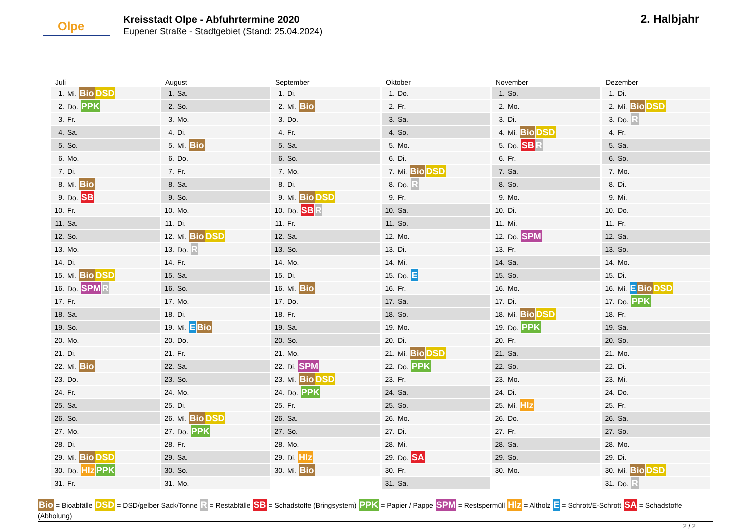Olpe
Kreisstadt Olpe - Abfuhrtermine 2020
Eupener Straße - Stadtgebiet (Stand: 25.04.2024)
2. Halbjahr
Juli
| 1. | Mi. Bio DSD |
| 2. | Do. PPK |
| 3. | Fr. |
| 4. | Sa. |
| 5. | So. |
| 6. | Mo. |
| 7. | Di. |
| 8. | Mi. Bio |
| 9. | Do. SB |
| 10. | Fr. |
| 11. | Sa. |
| 12. | So. |
| 13. | Mo. |
| 14. | Di. |
| 15. | Mi. Bio DSD |
| 16. | Do. SPM R |
| 17. | Fr. |
| 18. | Sa. |
| 19. | So. |
| 20. | Mo. |
| 21. | Di. |
| 22. | Mi. Bio |
| 23. | Do. |
| 24. | Fr. |
| 25. | Sa. |
| 26. | So. |
| 27. | Mo. |
| 28. | Di. |
| 29. | Mi. Bio DSD |
| 30. | Do. Hlz PPK |
| 31. | Fr. |
August
| 1. | Sa. |
| 2. | So. |
| 3. | Mo. |
| 4. | Di. |
| 5. | Mi. Bio |
| 6. | Do. |
| 7. | Fr. |
| 8. | Sa. |
| 9. | So. |
| 10. | Mo. |
| 11. | Di. |
| 12. | Mi. Bio DSD |
| 13. | Do. R |
| 14. | Fr. |
| 15. | Sa. |
| 16. | So. |
| 17. | Mo. |
| 18. | Di. |
| 19. | Mi. E Bio |
| 20. | Do. |
| 21. | Fr. |
| 22. | Sa. |
| 23. | So. |
| 24. | Mo. |
| 25. | Di. |
| 26. | Mi. Bio DSD |
| 27. | Do. PPK |
| 28. | Fr. |
| 29. | Sa. |
| 30. | So. |
| 31. | Mo. |
September
| 1. | Di. |
| 2. | Mi. Bio |
| 3. | Do. |
| 4. | Fr. |
| 5. | Sa. |
| 6. | So. |
| 7. | Mo. |
| 8. | Di. |
| 9. | Mi. Bio DSD |
| 10. | Do. SB R |
| 11. | Fr. |
| 12. | Sa. |
| 13. | So. |
| 14. | Mo. |
| 15. | Di. |
| 16. | Mi. Bio |
| 17. | Do. |
| 18. | Fr. |
| 19. | Sa. |
| 20. | So. |
| 21. | Mo. |
| 22. | Di. SPM |
| 23. | Mi. Bio DSD |
| 24. | Do. PPK |
| 25. | Fr. |
| 26. | Sa. |
| 27. | So. |
| 28. | Mo. |
| 29. | Di. Hlz |
| 30. | Mi. Bio |
Oktober
| 1. | Do. |
| 2. | Fr. |
| 3. | Sa. |
| 4. | So. |
| 5. | Mo. |
| 6. | Di. |
| 7. | Mi. Bio DSD |
| 8. | Do. R |
| 9. | Fr. |
| 10. | Sa. |
| 11. | So. |
| 12. | Mo. |
| 13. | Di. |
| 14. | Mi. |
| 15. | Do. E |
| 16. | Fr. |
| 17. | Sa. |
| 18. | So. |
| 19. | Mo. |
| 20. | Di. |
| 21. | Mi. Bio DSD |
| 22. | Do. PPK |
| 23. | Fr. |
| 24. | Sa. |
| 25. | So. |
| 26. | Mo. |
| 27. | Di. |
| 28. | Mi. |
| 29. | Do. SA |
| 30. | Fr. |
| 31. | Sa. |
November
| 1. | So. |
| 2. | Mo. |
| 3. | Di. |
| 4. | Mi. Bio DSD |
| 5. | Do. SB R |
| 6. | Fr. |
| 7. | Sa. |
| 8. | So. |
| 9. | Mo. |
| 10. | Di. |
| 11. | Mi. |
| 12. | Do. SPM |
| 13. | Fr. |
| 14. | Sa. |
| 15. | So. |
| 16. | Mo. |
| 17. | Di. |
| 18. | Mi. Bio DSD |
| 19. | Do. PPK |
| 20. | Fr. |
| 21. | Sa. |
| 22. | So. |
| 23. | Mo. |
| 24. | Di. |
| 25. | Mi. Hlz |
| 26. | Do. |
| 27. | Fr. |
| 28. | Sa. |
| 29. | So. |
| 30. | Mo. |
Dezember
| 1. | Di. |
| 2. | Mi. Bio DSD |
| 3. | Do. R |
| 4. | Fr. |
| 5. | Sa. |
| 6. | So. |
| 7. | Mo. |
| 8. | Di. |
| 9. | Mi. |
| 10. | Do. |
| 11. | Fr. |
| 12. | Sa. |
| 13. | So. |
| 14. | Mo. |
| 15. | Di. |
| 16. | Mi. E Bio DSD |
| 17. | Do. PPK |
| 18. | Fr. |
| 19. | Sa. |
| 20. | So. |
| 21. | Mo. |
| 22. | Di. |
| 23. | Mi. |
| 24. | Do. |
| 25. | Fr. |
| 26. | Sa. |
| 27. | So. |
| 28. | Mo. |
| 29. | Di. |
| 30. | Mi. Bio DSD |
| 31. | Do. R |
Bio = Bioabfälle DSD = DSD/gelber Sack/Tonne R = Restabfälle SB = Schadstoffe (Bringsystem) PPK = Papier / Pappe SPM = Restspermüll Hlz = Altholz E = Schrott/E-Schrott SA = Schadstoffe (Abholung)
2 / 2